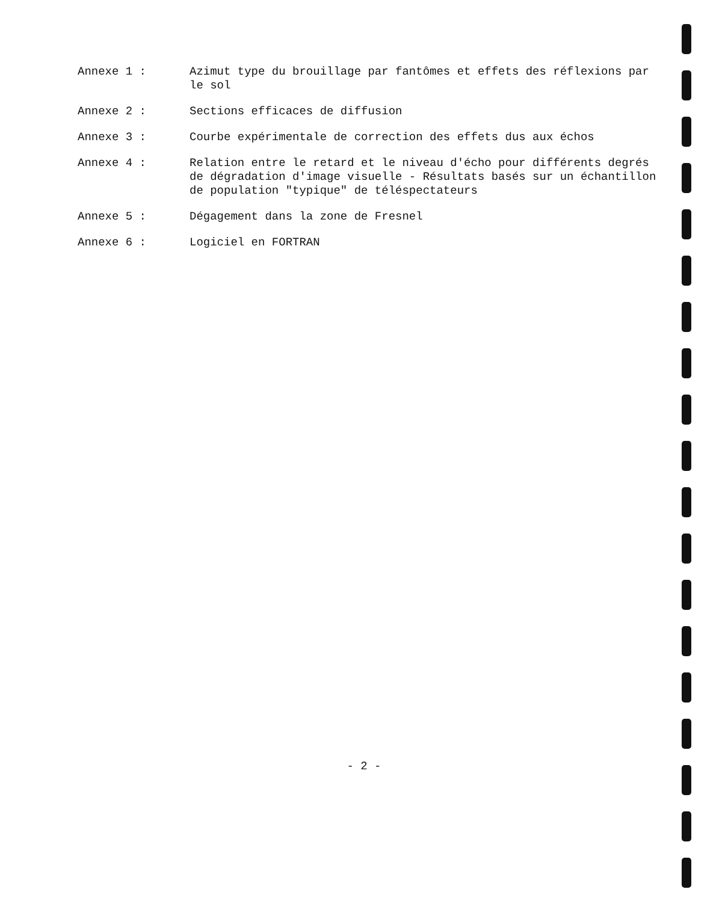Annexe 1 : Azimut type du brouillage par fantômes et effets des réflexions par le sol
Annexe 2 : Sections efficaces de diffusion
Annexe 3 : Courbe expérimentale de correction des effets dus aux échos
Annexe 4 : Relation entre le retard et le niveau d'écho pour différents degrés de dégradation d'image visuelle - Résultats basés sur un échantillon de population "typique" de téléspectateurs
Annexe 5 : Dégagement dans la zone de Fresnel
Annexe 6 : Logiciel en FORTRAN
- 2 -